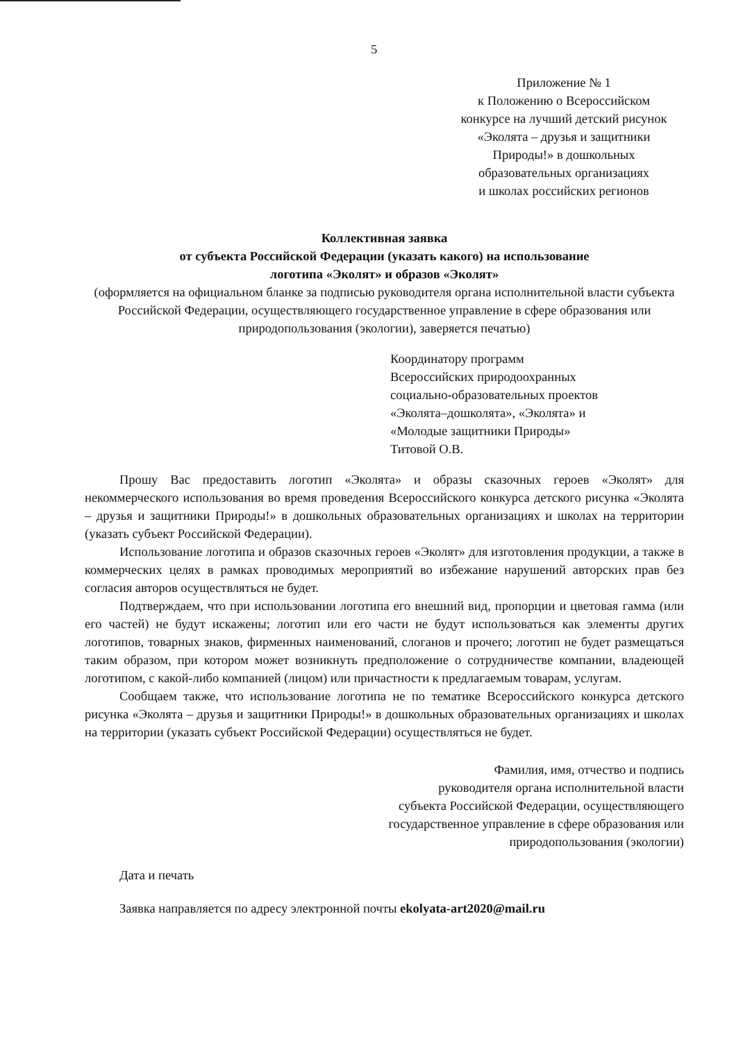5
Приложение № 1
к Положению о Всероссийском
конкурсе на лучший детский рисунок
«Эколята – друзья и защитники
Природы!» в дошкольных
образовательных организациях
и школах российских регионов
Коллективная заявка
от субъекта Российской Федерации (указать какого) на использование
логотипа «Эколят» и образов «Эколят»
(оформляется на официальном бланке за подписью руководителя органа исполнительной власти субъекта Российской Федерации, осуществляющего государственное управление в сфере образования или природопользования (экологии), заверяется печатью)
Координатору программ
Всероссийских природоохранных
социально-образовательных проектов
«Эколята–дошколята», «Эколята» и
«Молодые защитники Природы»
Титовой О.В.
Прошу Вас предоставить логотип «Эколята» и образы сказочных героев «Эколят» для некоммерческого использования во время проведения Всероссийского конкурса детского рисунка «Эколята – друзья и защитники Природы!» в дошкольных образовательных организациях и школах на территории (указать субъект Российской Федерации).
Использование логотипа и образов сказочных героев «Эколят» для изготовления продукции, а также в коммерческих целях в рамках проводимых мероприятий во избежание нарушений авторских прав без согласия авторов осуществляться не будет.
Подтверждаем, что при использовании логотипа его внешний вид, пропорции и цветовая гамма (или его частей) не будут искажены; логотип или его части не будут использоваться как элементы других логотипов, товарных знаков, фирменных наименований, слоганов и прочего; логотип не будет размещаться таким образом, при котором может возникнуть предположение о сотрудничестве компании, владеющей логотипом, с какой-либо компанией (лицом) или причастности к предлагаемым товарам, услугам.
Сообщаем также, что использование логотипа не по тематике Всероссийского конкурса детского рисунка «Эколята – друзья и защитники Природы!» в дошкольных образовательных организациях и школах на территории (указать субъект Российской Федерации) осуществляться не будет.
Фамилия, имя, отчество и подпись
руководителя органа исполнительной власти
субъекта Российской Федерации, осуществляющего
государственное управление в сфере образования или
природопользования (экологии)
Дата и печать
Заявка направляется по адресу электронной почты ekolyata-art2020@mail.ru